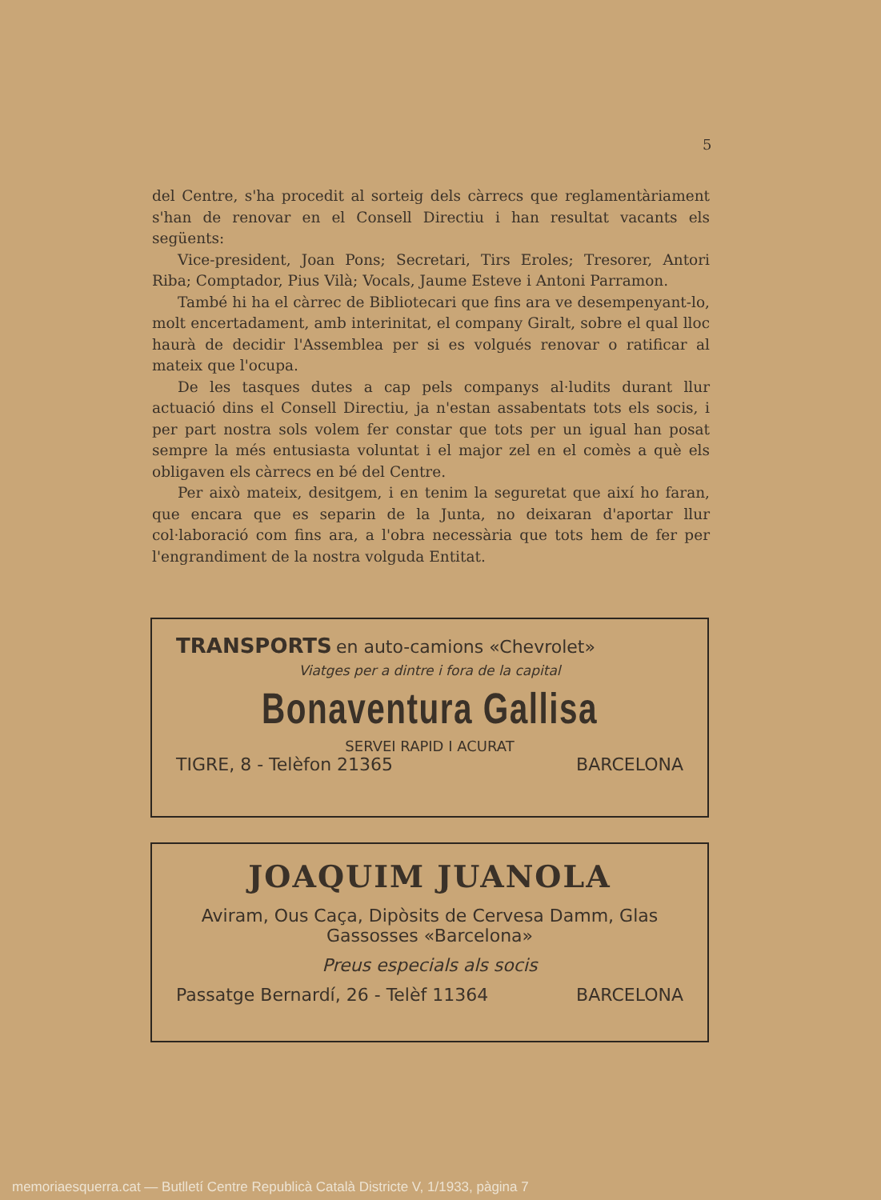5
del Centre, s'ha procedit al sorteig dels càrrecs que reglamentàriament s'han de renovar en el Consell Directiu i han resultat vacants els següents:
Vice-president, Joan Pons; Secretari, Tirs Eroles; Tresorer, Antori Riba; Comptador, Pius Vilà; Vocals, Jaume Esteve i Antoni Parramon.
També hi ha el càrrec de Bibliotecari que fins ara ve desempenyant-lo, molt encertadament, amb interinitat, el company Giralt, sobre el qual lloc haurà de decidir l'Assemblea per si es volgués renovar o ratificar al mateix que l'ocupa.
De les tasques dutes a cap pels companys al·ludits durant llur actuació dins el Consell Directiu, ja n'estan assabentats tots els socis, i per part nostra sols volem fer constar que tots per un igual han posat sempre la més entusiasta voluntat i el major zel en el comès a què els obligaven els càrrecs en bé del Centre.
Per això mateix, desitgem, i en tenim la seguretat que així ho faran, que encara que es separin de la Junta, no deixaran d'aportar llur col·laboració com fins ara, a l'obra necessària que tots hem de fer per l'engrandiment de la nostra volguda Entitat.
TRANSPORTS en auto-camions «Chevrolet»
Viatges per a dintre i fora de la capital
Bonaventura Gallisa
SERVEI RAPID I ACURAT
TIGRE, 8 - Telèfon 21365 BARCELONA
JOAQUIM JUANOLA
Aviram, Ous Caça, Dipòsits de Cervesa Damm, Glas Gassosses «Barcelona»
Preus especials als socis
Passatge Bernardí, 26 - Telèf 11364 BARCELONA
memoriaesquerra.cat — Butlletí Centre Republicà Català Districte V, 1/1933, pàgina 7